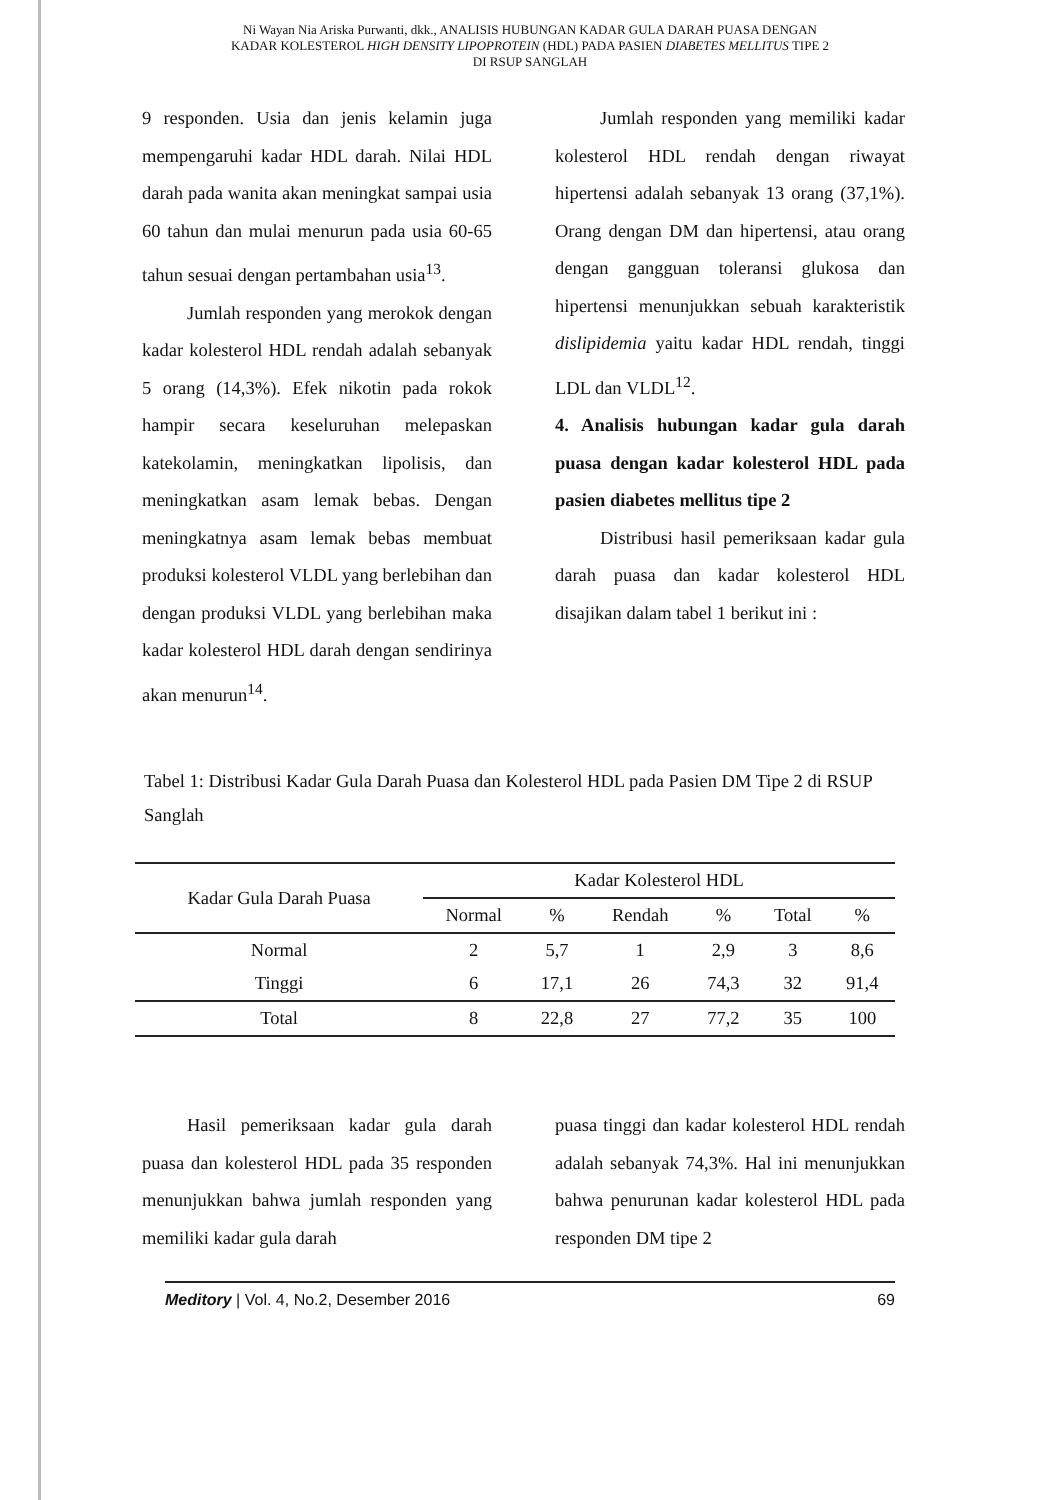Ni Wayan Nia Ariska Purwanti, dkk., ANALISIS HUBUNGAN KADAR GULA DARAH PUASA DENGAN
KADAR KOLESTEROL HIGH DENSITY LIPOPROTEIN (HDL) PADA PASIEN DIABETES MELLITUS TIPE 2
DI RSUP SANGLAH
9 responden. Usia dan jenis kelamin juga mempengaruhi kadar HDL darah. Nilai HDL darah pada wanita akan meningkat sampai usia 60 tahun dan mulai menurun pada usia 60-65 tahun sesuai dengan pertambahan usia<sup>13</sup>.
Jumlah responden yang merokok dengan kadar kolesterol HDL rendah adalah sebanyak 5 orang (14,3%). Efek nikotin pada rokok hampir secara keseluruhan melepaskan katekolamin, meningkatkan lipolisis, dan meningkatkan asam lemak bebas. Dengan meningkatnya asam lemak bebas membuat produksi kolesterol VLDL yang berlebihan dan dengan produksi VLDL yang berlebihan maka kadar kolesterol HDL darah dengan sendirinya akan menurun<sup>14</sup>.
Jumlah responden yang memiliki kadar kolesterol HDL rendah dengan riwayat hipertensi adalah sebanyak 13 orang (37,1%). Orang dengan DM dan hipertensi, atau orang dengan gangguan toleransi glukosa dan hipertensi menunjukkan sebuah karakteristik dislipidemia yaitu kadar HDL rendah, tinggi LDL dan VLDL<sup>12</sup>.
4. Analisis hubungan kadar gula darah puasa dengan kadar kolesterol HDL pada pasien diabetes mellitus tipe 2
Distribusi hasil pemeriksaan kadar gula darah puasa dan kadar kolesterol HDL disajikan dalam tabel 1 berikut ini :
Tabel 1: Distribusi Kadar Gula Darah Puasa dan Kolesterol HDL pada Pasien DM Tipe 2 di RSUP Sanglah
| Kadar Gula Darah Puasa | Kadar Kolesterol HDL | | | | | |
| --- | --- | --- | --- | --- | --- | --- |
| | Normal | % | Rendah | % | Total | % |
| Normal | 2 | 5,7 | 1 | 2,9 | 3 | 8,6 |
| Tinggi | 6 | 17,1 | 26 | 74,3 | 32 | 91,4 |
| Total | 8 | 22,8 | 27 | 77,2 | 35 | 100 |
Hasil pemeriksaan kadar gula darah puasa dan kolesterol HDL pada 35 responden menunjukkan bahwa jumlah responden yang memiliki kadar gula darah
puasa tinggi dan kadar kolesterol HDL rendah adalah sebanyak 74,3%. Hal ini menunjukkan bahwa penurunan kadar kolesterol HDL pada responden DM tipe 2
Meditory | Vol. 4, No.2, Desember 2016 69